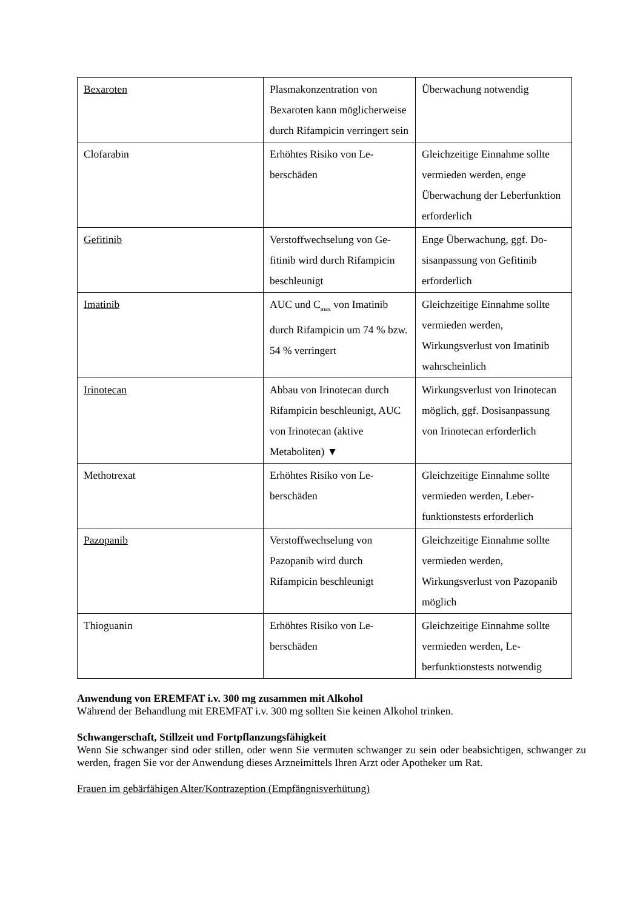| Bexaroten | Plasmakonzentration von Bexaroten kann möglich­erweise durch Rifampicin verringert sein | Überwachung notwendig |
| Clofarabin | Erhöhtes Risiko von Le­berschäden | Gleichzeitige Einnahme sollte vermieden werden, enge Überwachung der Le­berfunktion erforderlich |
| Gefitinib | Verstoffwechselung von Ge­fitinib wird durch Rifampi­cin beschleunigt | Enge Überwachung, ggf. Do­sisanpassung von Gefitinib erforderlich |
| Imatinib | AUC und C<sub>max</sub> von Imati­nib durch Rifampicin um 74 % bzw. 54 % verrin­gert | Gleichzeitige Einnahme sollte vermieden werden, Wirkungsverlust von Imati­nib wahrscheinlich |
| Irinotecan | Abbau von Irinotecan durch Rifampicin beschleunigt, AUC von Irinotecan (aktive Metaboliten) ▼ | Wirkungsverlust von Irinote­can möglich, ggf. Dosisan­passung von Irinotecan erfor­derlich |
| Methotrexat | Erhöhtes Risiko von Le­berschäden | Gleichzeitige Einnahme sollte vermieden werden, Leber­funktionstests erforderlich |
| Pazopanib | Verstoffwechselung von Pazopanib wird durch Rifampicin beschleunigt | Gleichzeitige Einnahme sollte vermieden werden, Wirkungsverlust von Pazopa­nib möglich |
| Thioguanin | Erhöhtes Risiko von Le­berschäden | Gleichzeitige Einnahme sollte vermieden werden, Le­berfunktionstests notwendig |
Anwendung von EREMFAT i.v. 300 mg zusammen mit Alkohol
Während der Behandlung mit EREMFAT i.v. 300 mg sollten Sie keinen Alkohol trinken.
Schwangerschaft, Stillzeit und Fortpflanzungsfähigkeit
Wenn Sie schwanger sind oder stillen, oder wenn Sie vermuten schwanger zu sein oder beabsichtigen, schwanger zu werden, fragen Sie vor der Anwendung dieses Arzneimittels Ihren Arzt oder Apotheker um Rat.
Frauen im gebärfähigen Alter/Kontrazeption (Empfängnisverhütung)